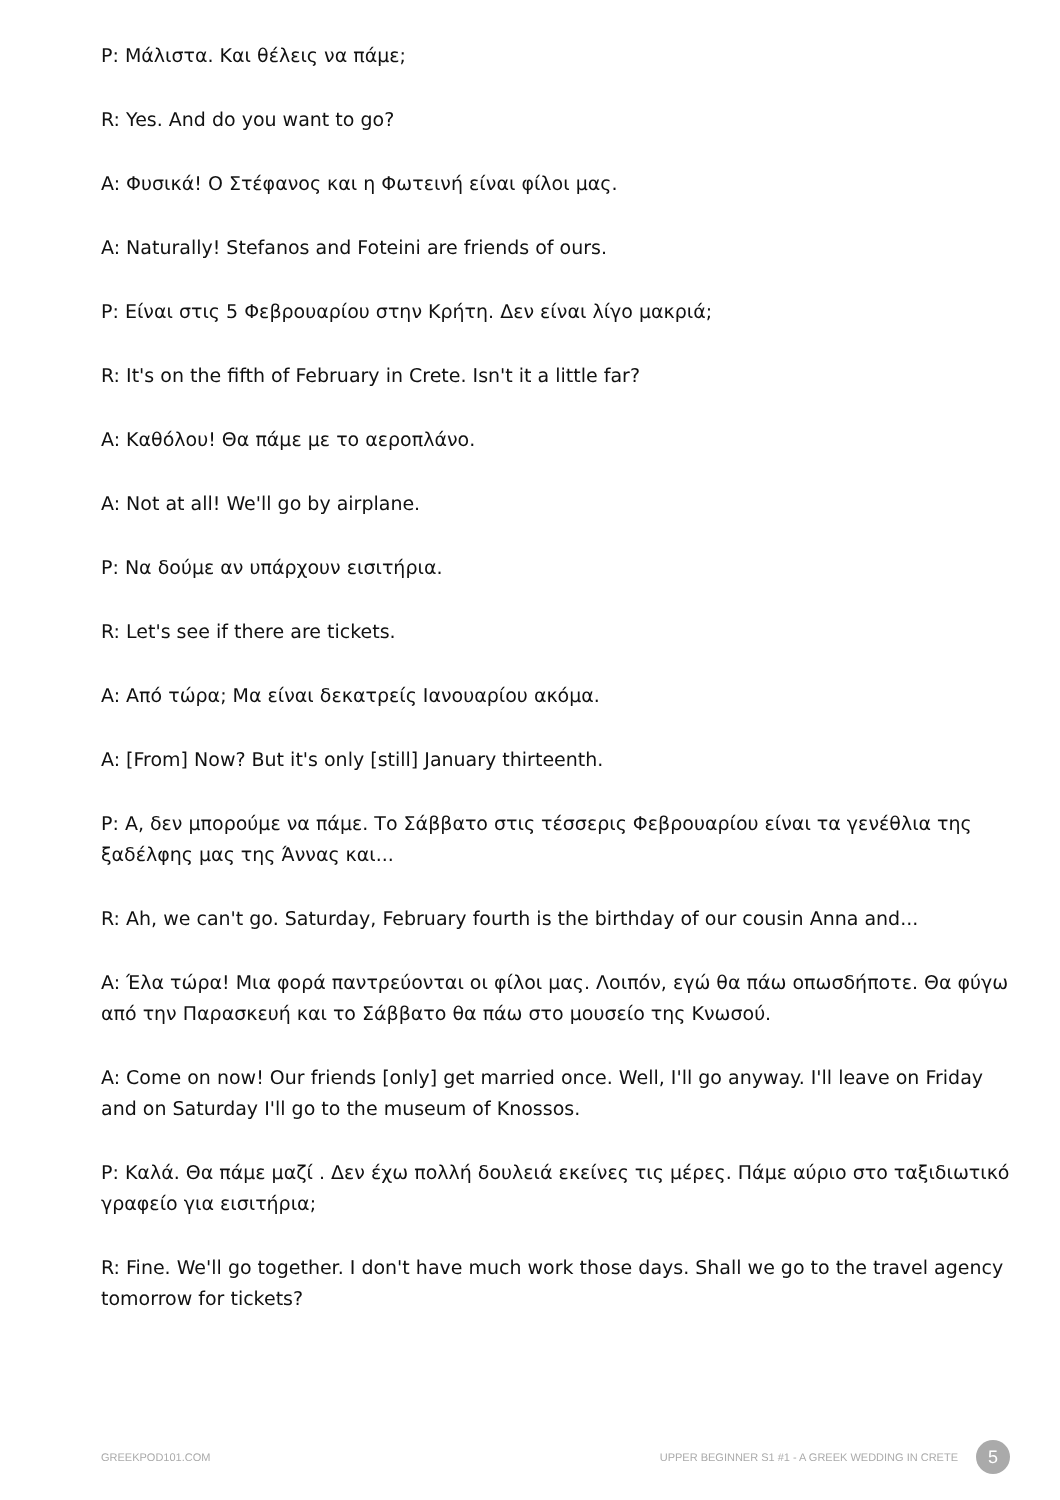P: Μάλιστα. Και θέλεις να πάμε;
R: Yes. And do you want to go?
A: Φυσικά! Ο Στέφανος και η Φωτεινή είναι φίλοι μας.
A: Naturally! Stefanos and Foteini are friends of ours.
P: Είναι στις 5 Φεβρουαρίου στην Κρήτη. Δεν είναι λίγο μακριά;
R: It's on the fifth of February in Crete. Isn't it a little far?
A: Καθόλου! Θα πάμε με το αεροπλάνο.
A: Not at all! We'll go by airplane.
P: Να δούμε αν υπάρχουν εισιτήρια.
R: Let's see if there are tickets.
A: Από τώρα; Μα είναι δεκατρείς Ιανουαρίου ακόμα.
A: [From] Now? But it's only [still] January thirteenth.
P: Α, δεν μπορούμε να πάμε. Το Σάββατο στις τέσσερις Φεβρουαρίου είναι τα γενέθλια της ξαδέλφης μας της Άννας και...
R: Ah, we can't go. Saturday, February fourth is the birthday of our cousin Anna and...
A: Έλα τώρα! Μια φορά παντρεύονται οι φίλοι μας. Λοιπόν, εγώ θα πάω οπωσδήποτε. Θα φύγω από την Παρασκευή και το Σάββατο θα πάω στο μουσείο της Κνωσού.
A: Come on now! Our friends [only] get married once. Well, I'll go anyway. I'll leave on Friday and on Saturday I'll go to the museum of Knossos.
P: Καλά. Θα πάμε μαζί . Δεν έχω πολλή δουλειά εκείνες τις μέρες. Πάμε αύριο στο ταξιδιωτικό γραφείο για εισιτήρια;
R: Fine. We'll go together. I don't have much work those days. Shall we go to the travel agency tomorrow for tickets?
GREEKPOD101.COM
UPPER BEGINNER S1 #1 - A GREEK WEDDING IN CRETE 5